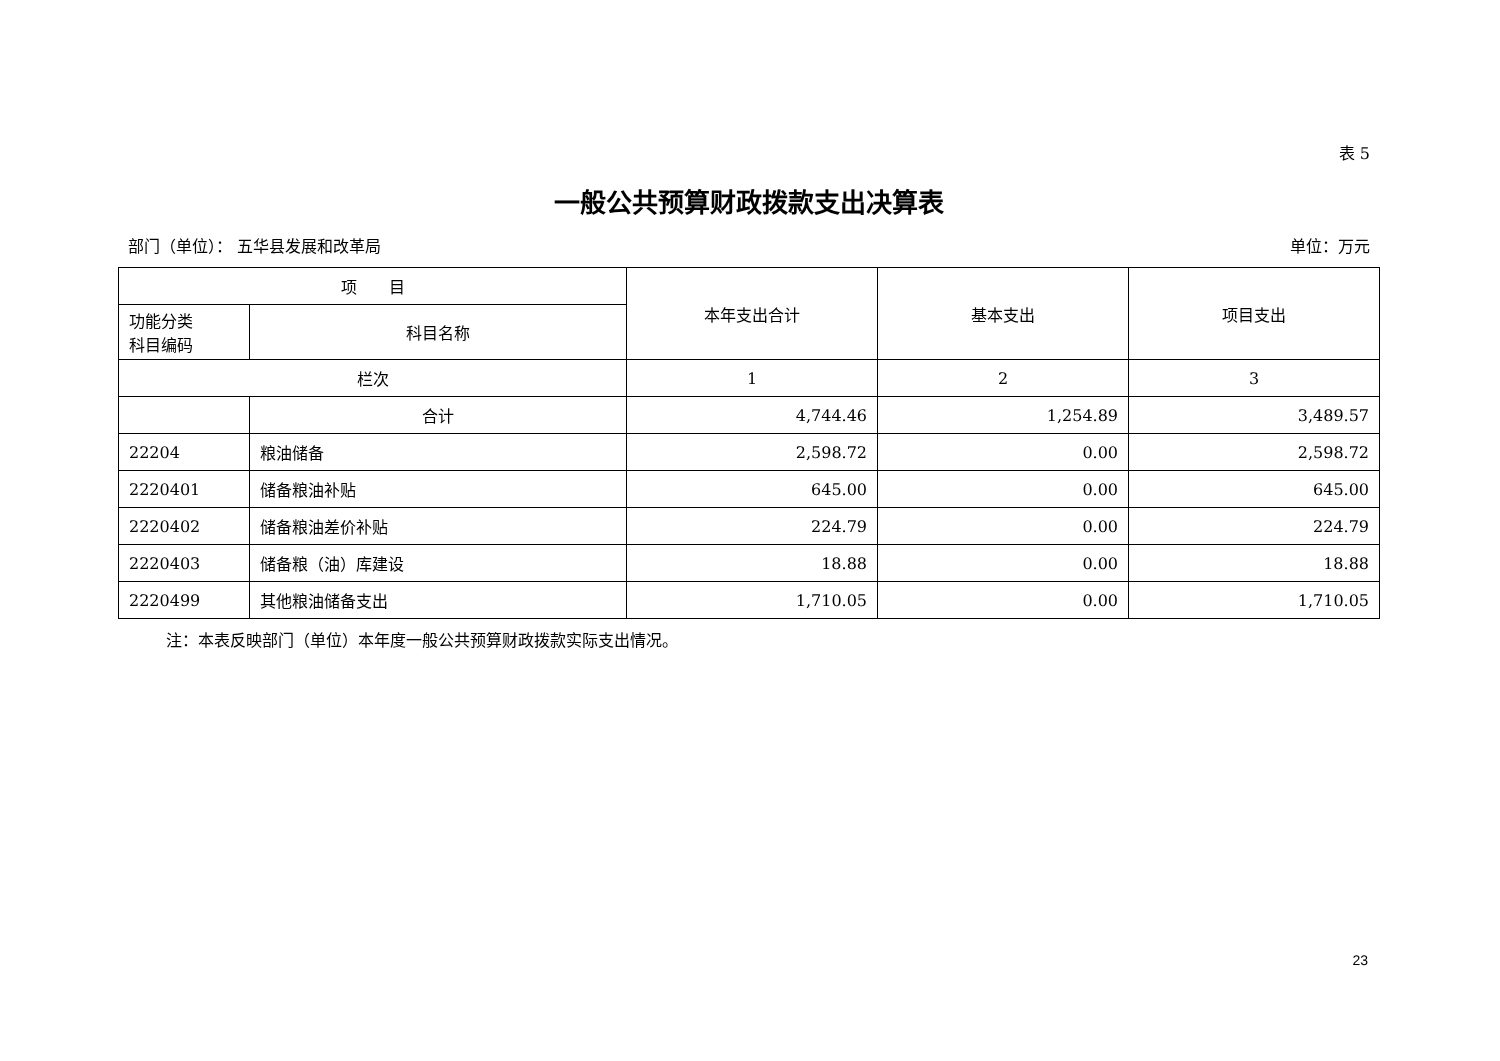表 5
一般公共预算财政拨款支出决算表
部门（单位）： 五华县发展和改革局 单位：万元
| 项 目 | | 本年支出合计 | 基本支出 | 项目支出 |
| --- | --- | --- | --- | --- |
| 功能分类 科目编码 | 科目名称 | | | |
| 栏次 | | 1 | 2 | 3 |
| | 合计 | 4,744.46 | 1,254.89 | 3,489.57 |
| 22204 | 粮油储备 | 2,598.72 | 0.00 | 2,598.72 |
| 2220401 | 储备粮油补贴 | 645.00 | 0.00 | 645.00 |
| 2220402 | 储备粮油差价补贴 | 224.79 | 0.00 | 224.79 |
| 2220403 | 储备粮（油）库建设 | 18.88 | 0.00 | 18.88 |
| 2220499 | 其他粮油储备支出 | 1,710.05 | 0.00 | 1,710.05 |
注：本表反映部门（单位）本年度一般公共预算财政拨款实际支出情况。
23